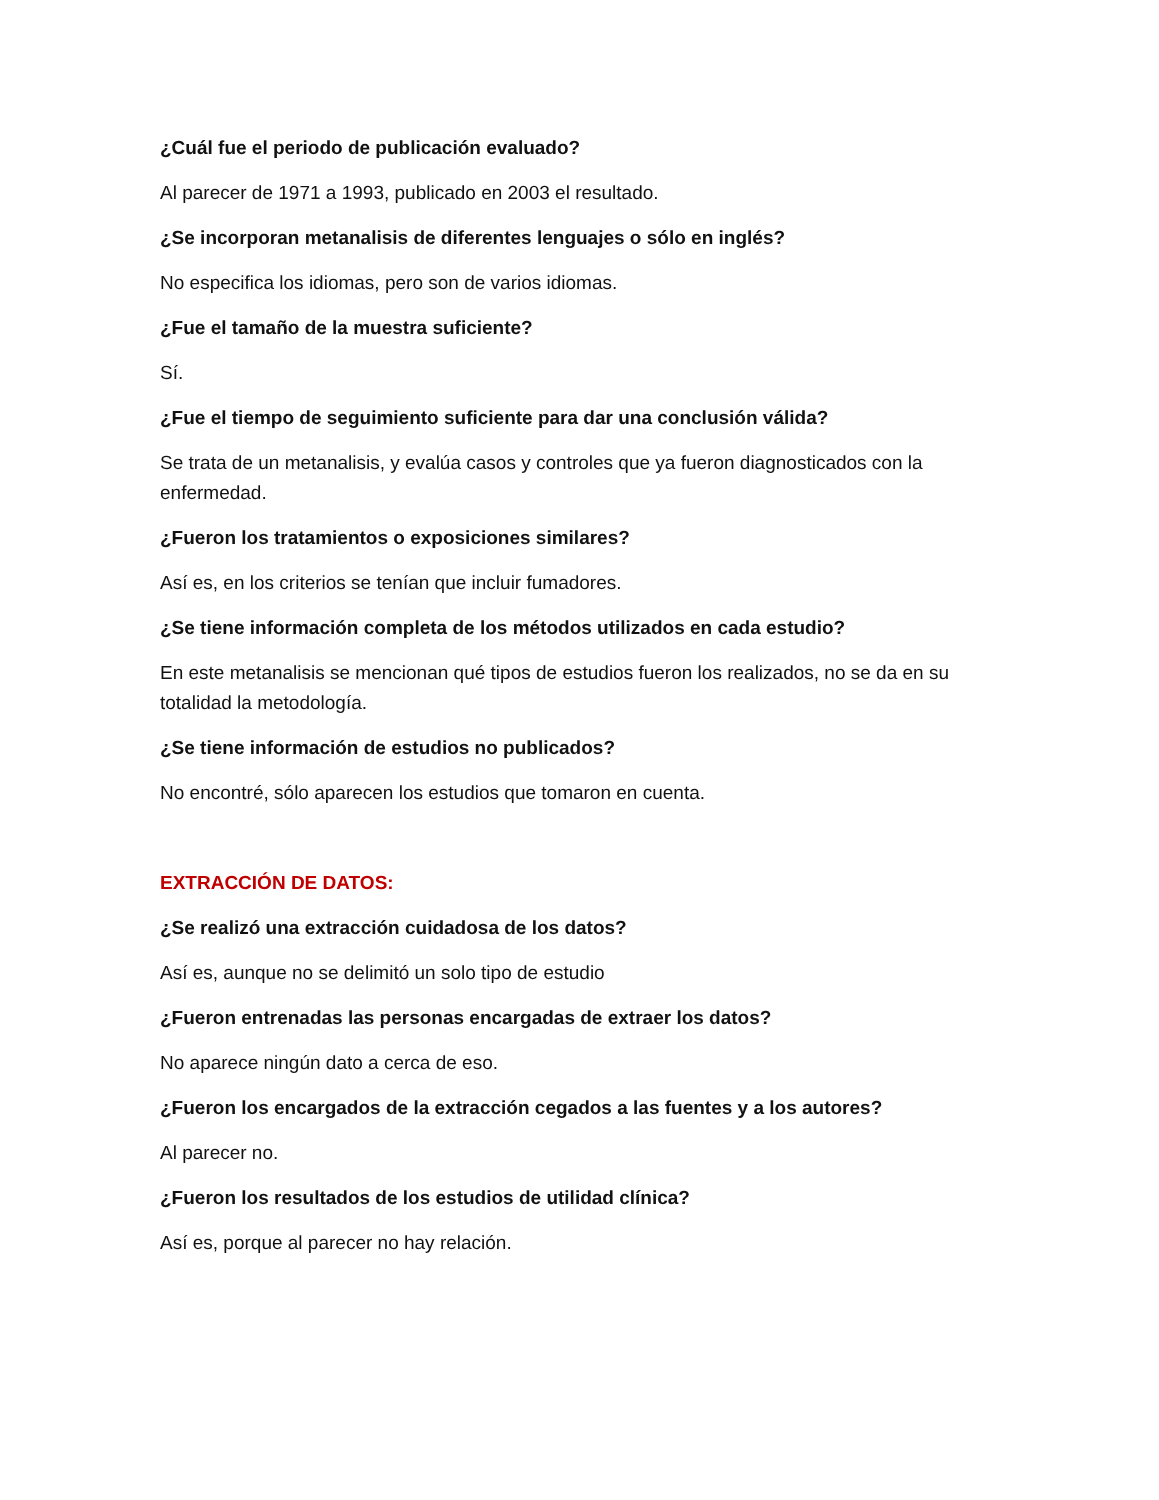¿Cuál fue el periodo de publicación evaluado?
Al parecer de 1971 a 1993, publicado en 2003 el resultado.
¿Se incorporan metanalisis de diferentes lenguajes o sólo en inglés?
No especifica los idiomas, pero son de varios idiomas.
¿Fue el tamaño de la muestra suficiente?
Sí.
¿Fue el tiempo de seguimiento suficiente para dar una conclusión válida?
Se trata de un metanalisis, y evalúa casos y controles que ya fueron diagnosticados con la enfermedad.
¿Fueron los tratamientos o exposiciones similares?
Así es, en los criterios se tenían que incluir fumadores.
¿Se tiene información completa de los métodos utilizados en cada estudio?
En este metanalisis se mencionan qué tipos de estudios fueron los realizados, no se da en su totalidad la metodología.
¿Se tiene información de estudios no publicados?
No encontré, sólo aparecen los estudios que tomaron en cuenta.
EXTRACCIÓN DE DATOS:
¿Se realizó una extracción cuidadosa de los datos?
Así es, aunque no se delimitó un solo tipo de estudio
¿Fueron entrenadas las personas encargadas de extraer los datos?
No aparece ningún dato a cerca de eso.
¿Fueron los encargados de la extracción cegados a las fuentes y a los autores?
Al parecer no.
¿Fueron los resultados de los estudios de utilidad clínica?
Así es, porque al parecer no hay relación.